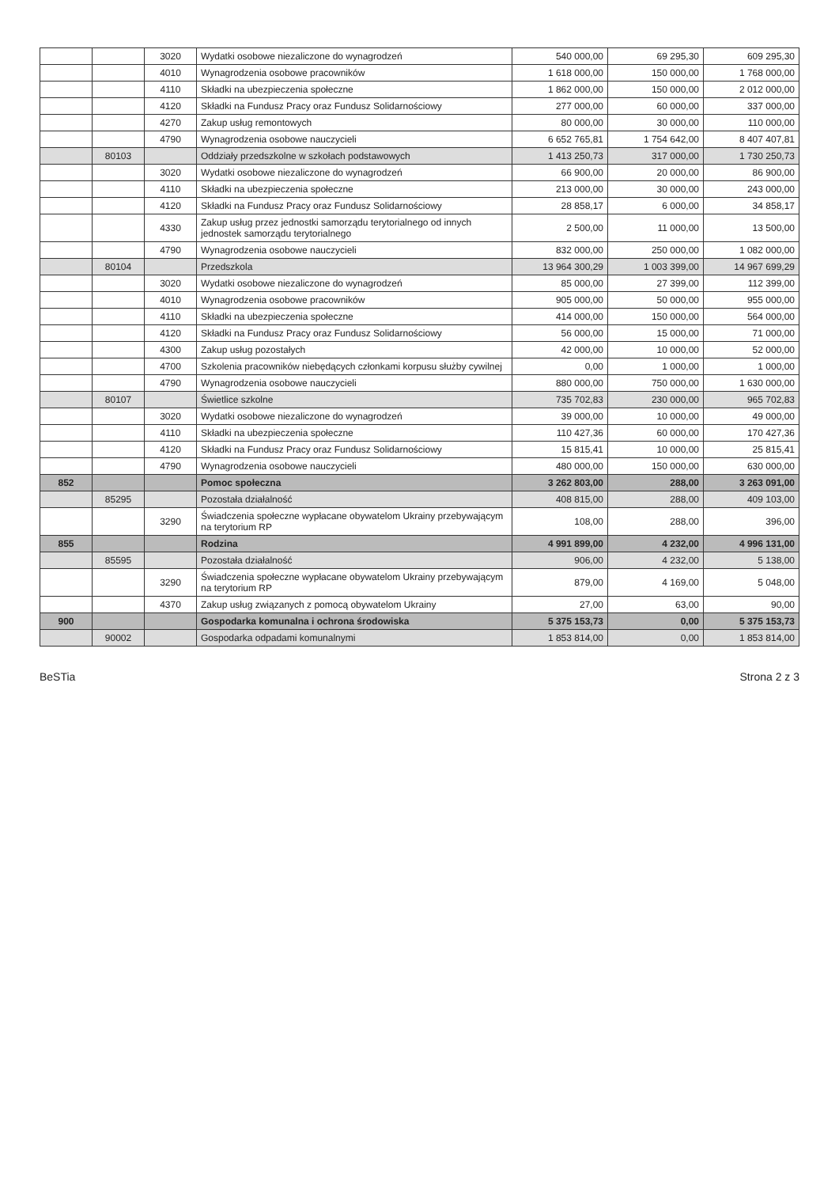| | | 3020 | Wydatki osobowe niezaliczone do wynagrodzeń | 540 000,00 | 69 295,30 | 609 295,30 |
| | | 4010 | Wynagrodzenia osobowe pracowników | 1 618 000,00 | 150 000,00 | 1 768 000,00 |
| | | 4110 | Składki na ubezpieczenia społeczne | 1 862 000,00 | 150 000,00 | 2 012 000,00 |
| | | 4120 | Składki na Fundusz Pracy oraz Fundusz Solidarnościowy | 277 000,00 | 60 000,00 | 337 000,00 |
| | | 4270 | Zakup usług remontowych | 80 000,00 | 30 000,00 | 110 000,00 |
| | | 4790 | Wynagrodzenia osobowe nauczycieli | 6 652 765,81 | 1 754 642,00 | 8 407 407,81 |
| | 80103 | | Oddziały przedszkolne w szkołach podstawowych | 1 413 250,73 | 317 000,00 | 1 730 250,73 |
| | | 3020 | Wydatki osobowe niezaliczone do wynagrodzeń | 66 900,00 | 20 000,00 | 86 900,00 |
| | | 4110 | Składki na ubezpieczenia społeczne | 213 000,00 | 30 000,00 | 243 000,00 |
| | | 4120 | Składki na Fundusz Pracy oraz Fundusz Solidarnościowy | 28 858,17 | 6 000,00 | 34 858,17 |
| | | 4330 | Zakup usług przez jednostki samorządu terytorialnego od innych jednostek samorządu terytorialnego | 2 500,00 | 11 000,00 | 13 500,00 |
| | | 4790 | Wynagrodzenia osobowe nauczycieli | 832 000,00 | 250 000,00 | 1 082 000,00 |
| | 80104 | | Przedszkola | 13 964 300,29 | 1 003 399,00 | 14 967 699,29 |
| | | 3020 | Wydatki osobowe niezaliczone do wynagrodzeń | 85 000,00 | 27 399,00 | 112 399,00 |
| | | 4010 | Wynagrodzenia osobowe pracowników | 905 000,00 | 50 000,00 | 955 000,00 |
| | | 4110 | Składki na ubezpieczenia społeczne | 414 000,00 | 150 000,00 | 564 000,00 |
| | | 4120 | Składki na Fundusz Pracy oraz Fundusz Solidarnościowy | 56 000,00 | 15 000,00 | 71 000,00 |
| | | 4300 | Zakup usług pozostałych | 42 000,00 | 10 000,00 | 52 000,00 |
| | | 4700 | Szkolenia pracowników niebędących członkami korpusu służby cywilnej | 0,00 | 1 000,00 | 1 000,00 |
| | | 4790 | Wynagrodzenia osobowe nauczycieli | 880 000,00 | 750 000,00 | 1 630 000,00 |
| | 80107 | | Świetlice szkolne | 735 702,83 | 230 000,00 | 965 702,83 |
| | | 3020 | Wydatki osobowe niezaliczone do wynagrodzeń | 39 000,00 | 10 000,00 | 49 000,00 |
| | | 4110 | Składki na ubezpieczenia społeczne | 110 427,36 | 60 000,00 | 170 427,36 |
| | | 4120 | Składki na Fundusz Pracy oraz Fundusz Solidarnościowy | 15 815,41 | 10 000,00 | 25 815,41 |
| | | 4790 | Wynagrodzenia osobowe nauczycieli | 480 000,00 | 150 000,00 | 630 000,00 |
| 852 | | | Pomoc społeczna | 3 262 803,00 | 288,00 | 3 263 091,00 |
| | 85295 | | Pozostała działalność | 408 815,00 | 288,00 | 409 103,00 |
| | | 3290 | Świadczenia społeczne wypłacane obywatelom Ukrainy przebywającym na terytorium RP | 108,00 | 288,00 | 396,00 |
| 855 | | | Rodzina | 4 991 899,00 | 4 232,00 | 4 996 131,00 |
| | 85595 | | Pozostała działalność | 906,00 | 4 232,00 | 5 138,00 |
| | | 3290 | Świadczenia społeczne wypłacane obywatelom Ukrainy przebywającym na terytorium RP | 879,00 | 4 169,00 | 5 048,00 |
| | | 4370 | Zakup usług związanych z pomocą obywatelom Ukrainy | 27,00 | 63,00 | 90,00 |
| 900 | | | Gospodarka komunalna i ochrona środowiska | 5 375 153,73 | 0,00 | 5 375 153,73 |
| | 90002 | | Gospodarka odpadami komunalnymi | 1 853 814,00 | 0,00 | 1 853 814,00 |
BeSTia Strona 2 z 3